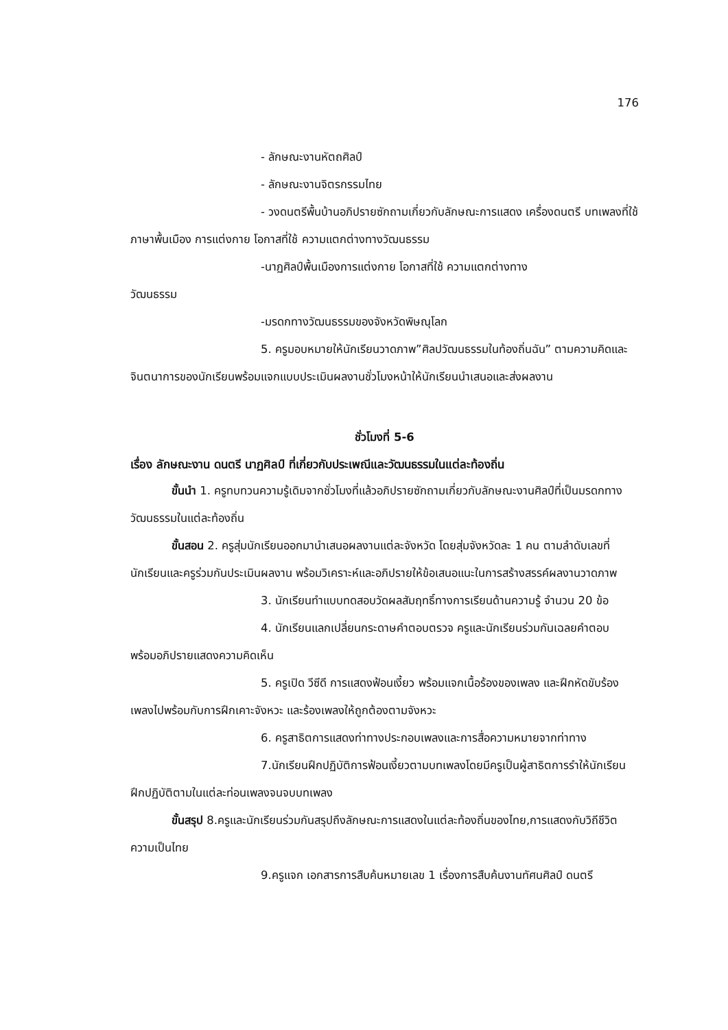176
- ลักษณะงานหัตถศิลป์
- ลักษณะงานจิตรกรรมไทย
- วงดนตรีพื้นบ้านอภิปรายซักถามเกี่ยวกับลักษณะการแสดง เครื่องดนตรี บทเพลงที่ใช้ ภาษาพื้นเมือง การแต่งกาย โอกาสที่ใช้ ความแตกต่างทางวัฒนธรรม
-นาฏศิลป์พื้นเมืองการแต่งกาย โอกาสที่ใช้ ความแตกต่างทาง
วัฒนธรรม
-มรดกทางวัฒนธรรมของจังหวัดพิษณุโลก
5. ครูมอบหมายให้นักเรียนวาดภาพ”ศิลปวัฒนธรรมในท้องถิ่นฉัน” ตามความคิดและจินตนาการของนักเรียนพร้อมแจกแบบประเมินผลงานชั่วโมงหน้าให้นักเรียนนำเสนอและส่งผลงาน
ชั่วโมงที่ 5-6
เรื่อง ลักษณะงาน ดนตรี นาฏศิลป์ ที่เกี่ยวกับประเพณีและวัฒนธรรมในแต่ละท้องถิ่น
ขั้นนำ 1. ครูทบทวนความรู้เดิมจากชั่วโมงที่แล้วอภิปรายซักถามเกี่ยวกับลักษณะงานศิลป์ที่เป็นมรดกทางวัฒนธรรมในแต่ละท้องถิ่น
ขั้นสอน 2. ครูสุ่มนักเรียนออกมานำเสนอผลงานแต่ละจังหวัด โดยสุ่มจังหวัดละ 1 คน ตามลำดับเลขที่ นักเรียนและครูร่วมกันประเมินผลงาน พร้อมวิเคราะห์และอภิปรายให้ข้อเสนอแนะในการสร้างสรรค์ผลงานวาดภาพ
3. นักเรียนทำแบบทดสอบวัดผลสัมฤทธิ์ทางการเรียนด้านความรู้ จำนวน 20 ข้อ
4. นักเรียนแลกเปลี่ยนกระดาษคำตอบตรวจ ครูและนักเรียนร่วมกันเฉลยคำตอบ พร้อมอภิปรายแสดงความคิดเห็น
5. ครูเปิด วีซีดี การแสดงฟ้อนเงี้ยว พร้อมแจกเนื้อร้องของเพลง และฝึกหัดขับร้องเพลงไปพร้อมกับการฝึกเคาะจังหวะ และร้องเพลงให้ถูกต้องตามจังหวะ
6. ครูสาธิตการแสดงท่าทางประกอบเพลงและการสื่อความหมายจากท่าทาง
7.นักเรียนฝึกปฏิบัติการฟ้อนเงี้ยวตามบทเพลงโดยมีครูเป็นผู้สาธิตการรำให้นักเรียนฝึกปฏิบัติตามในแต่ละท่อนเพลงจนจบบทเพลง
ขั้นสรุป 8.ครูและนักเรียนร่วมกันสรุปถึงลักษณะการแสดงในแต่ละท้องถิ่นของไทย,การแสดงกับวิถีชีวิตความเป็นไทย
9.ครูแจก เอกสารการสืบค้นหมายเลข 1 เรื่องการสืบค้นงานทัศนศิลป์ ดนตรี